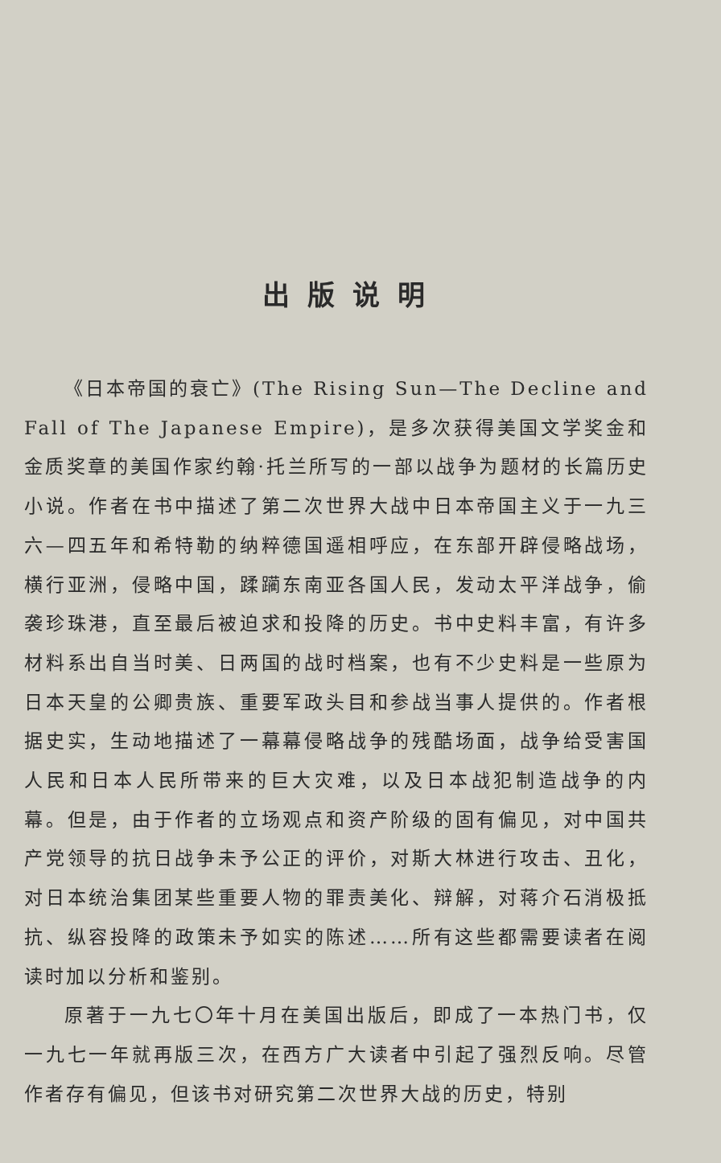出版说明
《日本帝国的衰亡》(The Rising Sun—The Decline and Fall of The Japanese Empire)，是多次获得美国文学奖金和金质奖章的美国作家约翰·托兰所写的一部以战争为题材的长篇历史小说。作者在书中描述了第二次世界大战中日本帝国主义于一九三六—四五年和希特勒的纳粹德国遥相呼应，在东部开辟侵略战场，横行亚洲，侵略中国，蹂躏东南亚各国人民，发动太平洋战争，偷袭珍珠港，直至最后被迫求和投降的历史。书中史料丰富，有许多材料系出自当时美、日两国的战时档案，也有不少史料是一些原为日本天皇的公卿贵族、重要军政头目和参战当事人提供的。作者根据史实，生动地描述了一幕幕侵略战争的残酷场面，战争给受害国人民和日本人民所带来的巨大灾难，以及日本战犯制造战争的内幕。但是，由于作者的立场观点和资产阶级的固有偏见，对中国共产党领导的抗日战争未予公正的评价，对斯大林进行攻击、丑化，对日本统治集团某些重要人物的罪责美化、辩解，对蒋介石消极抵抗、纵容投降的政策未予如实的陈述……所有这些都需要读者在阅读时加以分析和鉴别。
原著于一九七〇年十月在美国出版后，即成了一本热门书，仅一九七一年就再版三次，在西方广大读者中引起了强烈反响。尽管作者存有偏见，但该书对研究第二次世界大战的历史，特别